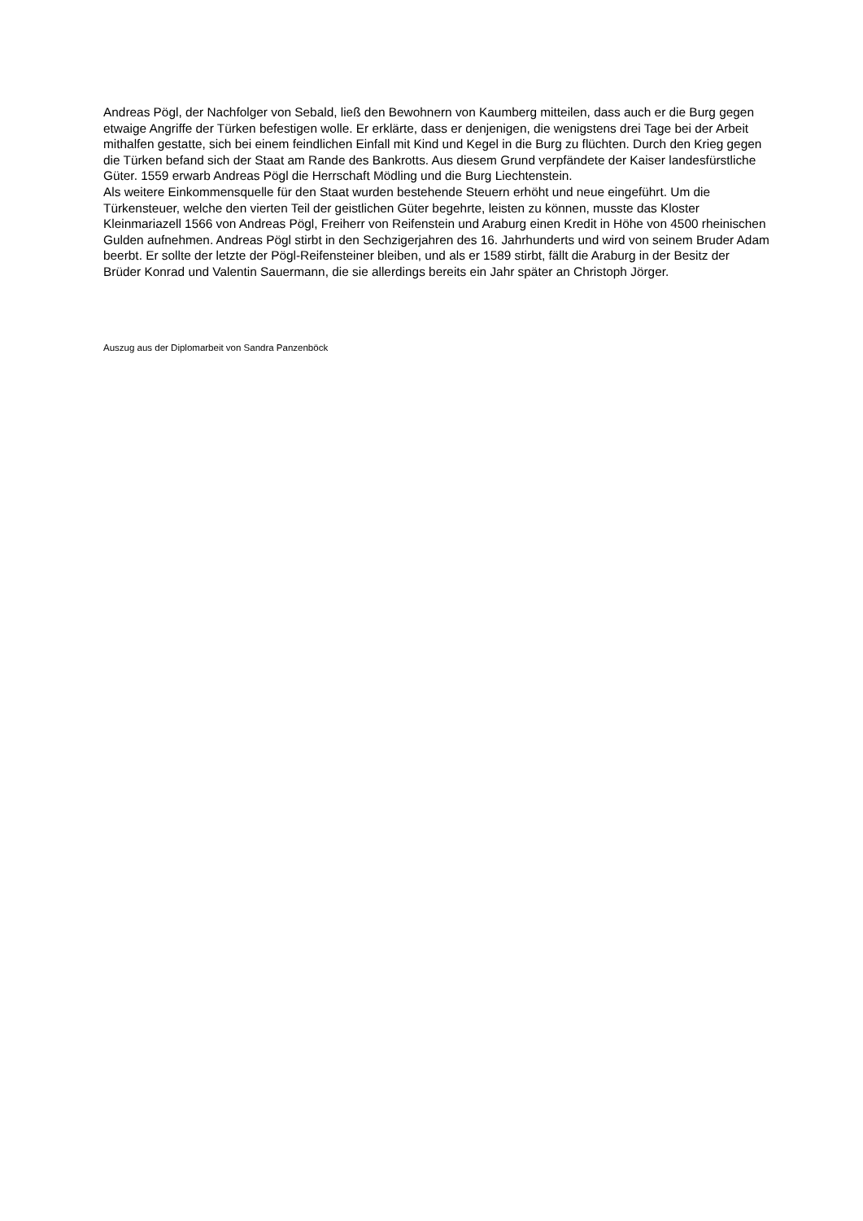Andreas Pögl, der Nachfolger von Sebald, ließ den Bewohnern von Kaumberg mitteilen, dass auch er die Burg gegen etwaige Angriffe der Türken befestigen wolle. Er erklärte, dass er denjenigen, die wenigstens drei Tage bei der Arbeit mithalfen gestatte, sich bei einem feindlichen Einfall mit Kind und Kegel in die Burg zu flüchten. Durch den Krieg gegen die Türken befand sich der Staat am Rande des Bankrotts. Aus diesem Grund verpfändete der Kaiser landesfürstliche Güter. 1559 erwarb Andreas Pögl die Herrschaft Mödling und die Burg Liechtenstein.
Als weitere Einkommensquelle für den Staat wurden bestehende Steuern erhöht und neue eingeführt. Um die Türkensteuer, welche den vierten Teil der geistlichen Güter begehrte, leisten zu können, musste das Kloster Kleinmariazell 1566 von Andreas Pögl, Freiherr von Reifenstein und Araburg einen Kredit in Höhe von 4500 rheinischen Gulden aufnehmen. Andreas Pögl stirbt in den Sechzigerjahren des 16. Jahrhunderts und wird von seinem Bruder Adam beerbt. Er sollte der letzte der Pögl-Reifensteiner bleiben, und als er 1589 stirbt, fällt die Araburg in der Besitz der Brüder Konrad und Valentin Sauermann, die sie allerdings bereits ein Jahr später an Christoph Jörger.
Auszug aus der Diplomarbeit von Sandra Panzenböck